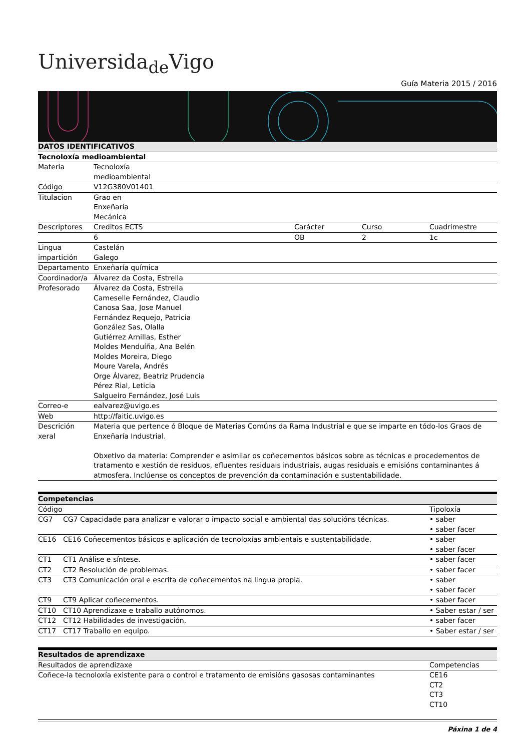Universida<sub>de</sub>Vigo
Guía Materia 2015 / 2016
| DATOS IDENTIFICATIVOS | | | | |
| --- | --- | --- | --- | --- |
| Tecnoloxía medioambiental | | | | |
| Materia | Tecnoloxía medioambiental | | | |
| Código | V12G380V01401 | | | |
| Titulacion | Grao en Enxeñaría Mecánica | | | |
| Descriptores | Creditos ECTS | Carácter | Curso | Cuadrimestre |
| | 6 | OB | 2 | 1c |
| Lingua impartición | Castelán Galego | | | |
| Departamento | Enxeñaría química | | | |
| Coordinador/a | Álvarez da Costa, Estrella | | | |
| Profesorado | Álvarez da Costa, Estrella Cameselle Fernández, Claudio Canosa Saa, Jose Manuel Fernández Requejo, Patricia González Sas, Olalla Gutiérrez Arnillas, Esther Moldes Menduíña, Ana Belén Moldes Moreira, Diego Moure Varela, Andrés Orge Álvarez, Beatriz Prudencia Pérez Rial, Leticia Salgueiro Fernández, José Luis | | | |
| Correo-e | ealvarez@uvigo.es | | | |
| Web | http://faitic.uvigo.es | | | |
| Descrición xeral | Materia que pertence ó Bloque de Materias Comúns da Rama Industrial e que se imparte en tódo-los Graos de Enxeñaría Industrial. Obxetivo da materia: Comprender e asimilar os coñecementos básicos sobre as técnicas e procedementos de tratamento e xestión de residuos, efluentes residuais industriais, augas residuais e emisións contaminantes á atmosfera. Inclúense os conceptos de prevención da contaminación e sustentabilidade. | | | |
| Competencias | | |
| --- | --- | --- |
| Código | | Tipoloxía |
| CG7 | CG7 Capacidade para analizar e valorar o impacto social e ambiental das solucións técnicas. | • saber • saber facer |
| CE16 | CE16 Coñecementos básicos e aplicación de tecnoloxías ambientais e sustentabilidade. | • saber • saber facer |
| CT1 | CT1 Análise e síntese. | • saber facer |
| CT2 | CT2 Resolución de problemas. | • saber facer |
| CT3 | CT3 Comunicación oral e escrita de coñecementos na lingua propia. | • saber • saber facer |
| CT9 | CT9 Aplicar coñecementos. | • saber facer |
| CT10 | CT10 Aprendizaxe e traballo autónomos. | • Saber estar / ser |
| CT12 | CT12 Habilidades de investigación. | • saber facer |
| CT17 | CT17 Traballo en equipo. | • Saber estar / ser |
| Resultados de aprendizaxe | |
| --- | --- |
| Resultados de aprendizaxe | Competencias |
| Coñece-la tecnoloxía existente para o control e tratamento de emisións gasosas contaminantes | CE16 CT2 CT3 CT10 |
Páxina 1 de 4